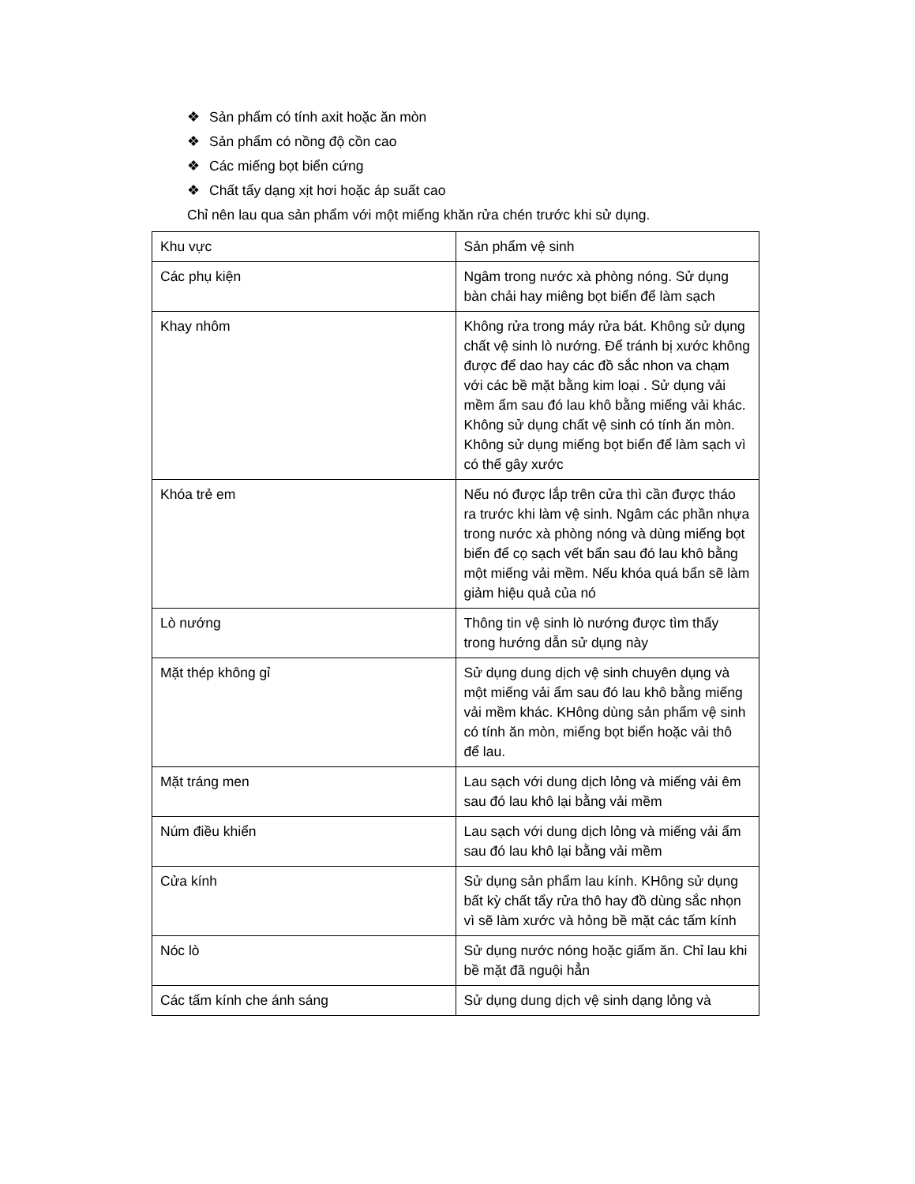❖ Sản phẩm có tính axit hoặc ăn mòn
❖ Sản phẩm có nồng độ cồn cao
❖ Các miếng bọt biển cứng
❖ Chất tẩy dạng xịt hơi hoặc áp suất cao
Chỉ nên lau qua sản phẩm với một miếng khăn rửa chén trước khi sử dụng.
| Khu vực | Sản phẩm vệ sinh |
| Các phụ kiện | Ngâm trong nước xà phòng nóng. Sử dụng bàn chải hay miêng bọt biển để làm sạch |
| Khay nhôm | Không rửa trong máy rửa bát. Không sử dụng chất vệ sinh lò nướng. Để tránh bị xước không được để dao hay các đồ sắc nhon va chạm với các bề mặt bằng kim loại . Sử dụng vải mềm ẩm sau đó lau khô bằng miếng vải khác. Không sử dụng chất vệ sinh có tính ăn mòn. Không sử dụng miếng bọt biển để làm sạch vì có thể gây xước |
| Khóa trẻ em | Nếu nó được lắp trên cửa thì cần được tháo ra trước khi làm vệ sinh. Ngâm các phần nhựa trong nước xà phòng nóng và dùng miếng bọt biển để cọ sạch vết bẩn sau đó lau khô bằng một miếng vải mềm. Nếu khóa quá bẩn sẽ làm giảm hiệu quả của nó |
| Lò nướng | Thông tin vệ sinh lò nướng được tìm thấy trong hướng dẫn sử dụng này |
| Mặt thép không gỉ | Sử dụng dung dịch vệ sinh chuyên dụng và một miếng vải ẩm sau đó lau khô bằng miếng vải mềm khác. KHông dùng sản phẩm vệ sinh có tính ăn mòn, miếng bọt biển hoặc vải thô để lau. |
| Mặt tráng men | Lau sạch với dung dịch lỏng và miếng vải êm sau đó lau khô lại bằng vải mềm |
| Núm điều khiển | Lau sạch với dung dịch lỏng và miếng vải ẩm sau đó lau khô lại bằng vải mềm |
| Cửa kính | Sử dụng sản phẩm lau kính. KHông sử dụng bất kỳ chất tẩy rửa thô hay đồ dùng sắc nhọn vì sẽ làm xước và hỏng bề mặt các tấm kính |
| Nóc lò | Sử dụng nước nóng hoặc giấm ăn. Chỉ lau khi bề mặt đã nguội hẳn |
| Các tấm kính che ánh sáng | Sử dụng dung dịch vệ sinh dạng lỏng và |